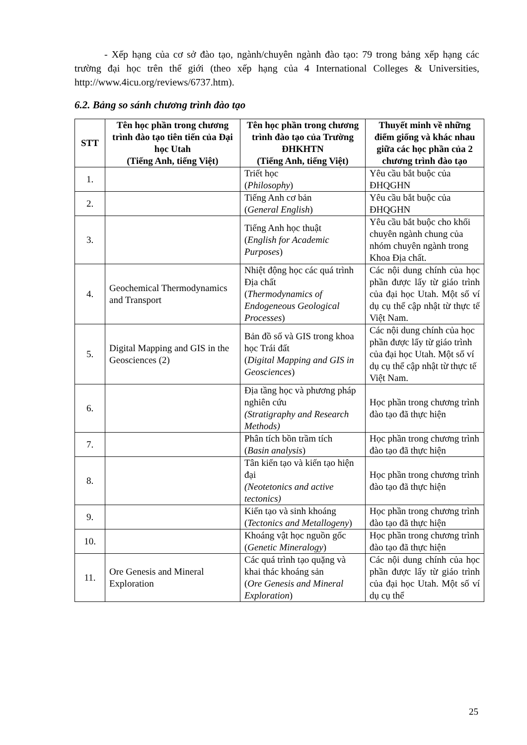- Xếp hạng của cơ sở đào tạo, ngành/chuyên ngành đào tạo: 79 trong bảng xếp hạng các trường đại học trên thế giới (theo xếp hạng của 4 International Colleges & Universities, http://www.4icu.org/reviews/6737.htm).
6.2. Bảng so sánh chương trình đào tạo
| STT | Tên học phần trong chương trình đào tạo tiên tiến của Đại học Utah (Tiếng Anh, tiếng Việt) | Tên học phần trong chương trình đào tạo của Trường ĐHKHTN (Tiếng Anh, tiếng Việt) | Thuyết minh về những điểm giống và khác nhau giữa các học phần của 2 chương trình đào tạo |
| --- | --- | --- | --- |
| 1. | | Triết học ( Philosophy ) | Yêu cầu bắt buộc của ĐHQGHN |
| 2. | | Tiếng Anh cơ bản ( General English ) | Yêu cầu bắt buộc của ĐHQGHN |
| 3. | | Tiếng Anh học thuật ( English for Academic Purposes ) | Yêu cầu bắt buộc cho khối chuyên ngành chung của nhóm chuyên ngành trong Khoa Địa chất. |
| 4. | Geochemical Thermodynamics and Transport | Nhiệt động học các quá trình Địa chất ( Thermodynamics of Endogeneous Geological Processes ) | Các nội dung chính của học phần được lấy từ giáo trình của đại học Utah. Một số ví dụ cụ thể cập nhật từ thực tế Việt Nam. |
| 5. | Digital Mapping and GIS in the Geosciences (2) | Bản đồ số và GIS trong khoa học Trái đất ( Digital Mapping and GIS in Geosciences ) | Các nội dung chính của học phần được lấy từ giáo trình của đại học Utah. Một số ví dụ cụ thể cập nhật từ thực tế Việt Nam. |
| 6. | | Địa tầng học và phương pháp nghiên cứu (Stratigraphy and Research Methods) | Học phần trong chương trình đào tạo đã thực hiện |
| 7. | | Phân tích bồn trầm tích ( Basin analysis ) | Học phần trong chương trình đào tạo đã thực hiện |
| 8. | | Tân kiến tạo và kiến tạo hiện đại (Neotetonics and active tectonics) | Học phần trong chương trình đào tạo đã thực hiện |
| 9. | | Kiến tạo và sinh khoáng ( Tectonics and Metallogeny ) | Học phần trong chương trình đào tạo đã thực hiện |
| 10. | | Khoáng vật học nguồn gốc ( Genetic Mineralogy ) | Học phần trong chương trình đào tạo đã thực hiện |
| 11. | Ore Genesis and Mineral Exploration | Các quá trình tạo quặng và khai thác khoáng sản ( Ore Genesis and Mineral Exploration ) | Các nội dung chính của học phần được lấy từ giáo trình của đại học Utah. Một số ví dụ cụ thể |
25